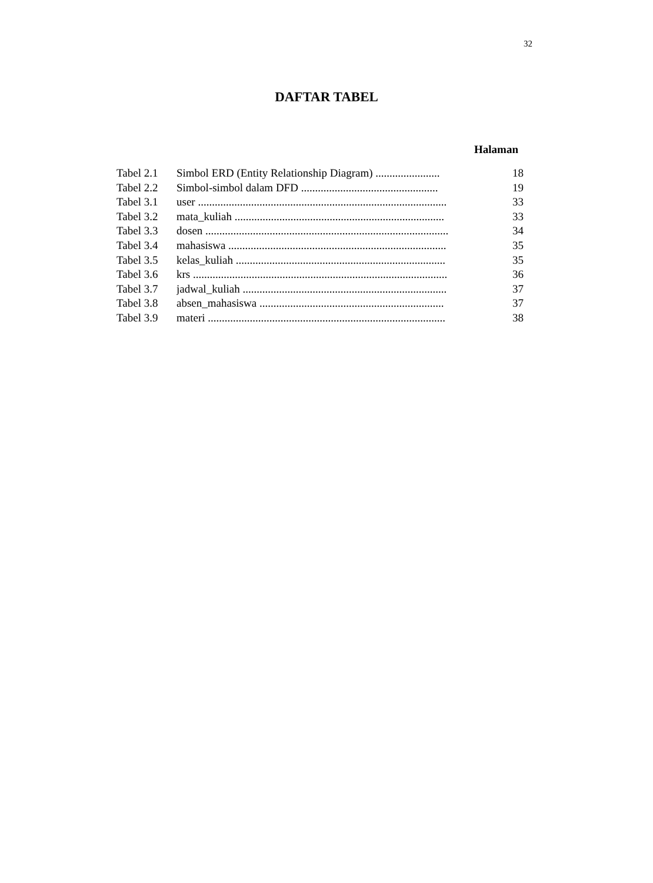32
DAFTAR TABEL
Halaman
| Tabel 2.1 | Simbol ERD (Entity Relationship Diagram) ....................... | 18 |
| Tabel 2.2 | Simbol-simbol dalam DFD ................................................. | 19 |
| Tabel 3.1 | user ......................................................................................... | 33 |
| Tabel 3.2 | mata_kuliah ........................................................................... | 33 |
| Tabel 3.3 | dosen ....................................................................................... | 34 |
| Tabel 3.4 | mahasiswa .............................................................................. | 35 |
| Tabel 3.5 | kelas_kuliah ........................................................................... | 35 |
| Tabel 3.6 | krs ........................................................................................... | 36 |
| Tabel 3.7 | jadwal_kuliah ......................................................................... | 37 |
| Tabel 3.8 | absen_mahasiswa .................................................................. | 37 |
| Tabel 3.9 | materi ..................................................................................... | 38 |